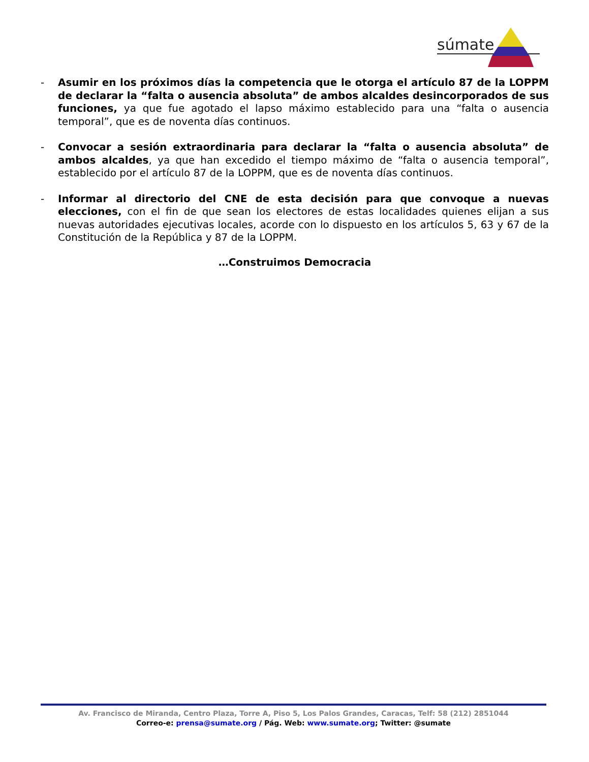súmate
- Asumir en los próximos días la competencia que le otorga el artículo 87 de la LOPPM de declarar la “falta o ausencia absoluta” de ambos alcaldes desincorporados de sus funciones, ya que fue agotado el lapso máximo establecido para una “falta o ausencia temporal”, que es de noventa días continuos.
- Convocar a sesión extraordinaria para declarar la “falta o ausencia absoluta” de ambos alcaldes, ya que han excedido el tiempo máximo de “falta o ausencia temporal”, establecido por el artículo 87 de la LOPPM, que es de noventa días continuos.
- Informar al directorio del CNE de esta decisión para que convoque a nuevas elecciones, con el fin de que sean los electores de estas localidades quienes elijan a sus nuevas autoridades ejecutivas locales, acorde con lo dispuesto en los artículos 5, 63 y 67 de la Constitución de la República y 87 de la LOPPM.
…Construimos Democracia
Av. Francisco de Miranda, Centro Plaza, Torre A, Piso 5, Los Palos Grandes, Caracas, Telf: 58 (212) 2851044
Correo-e: prensa@sumate.org / Pág. Web: www.sumate.org; Twitter: @sumate